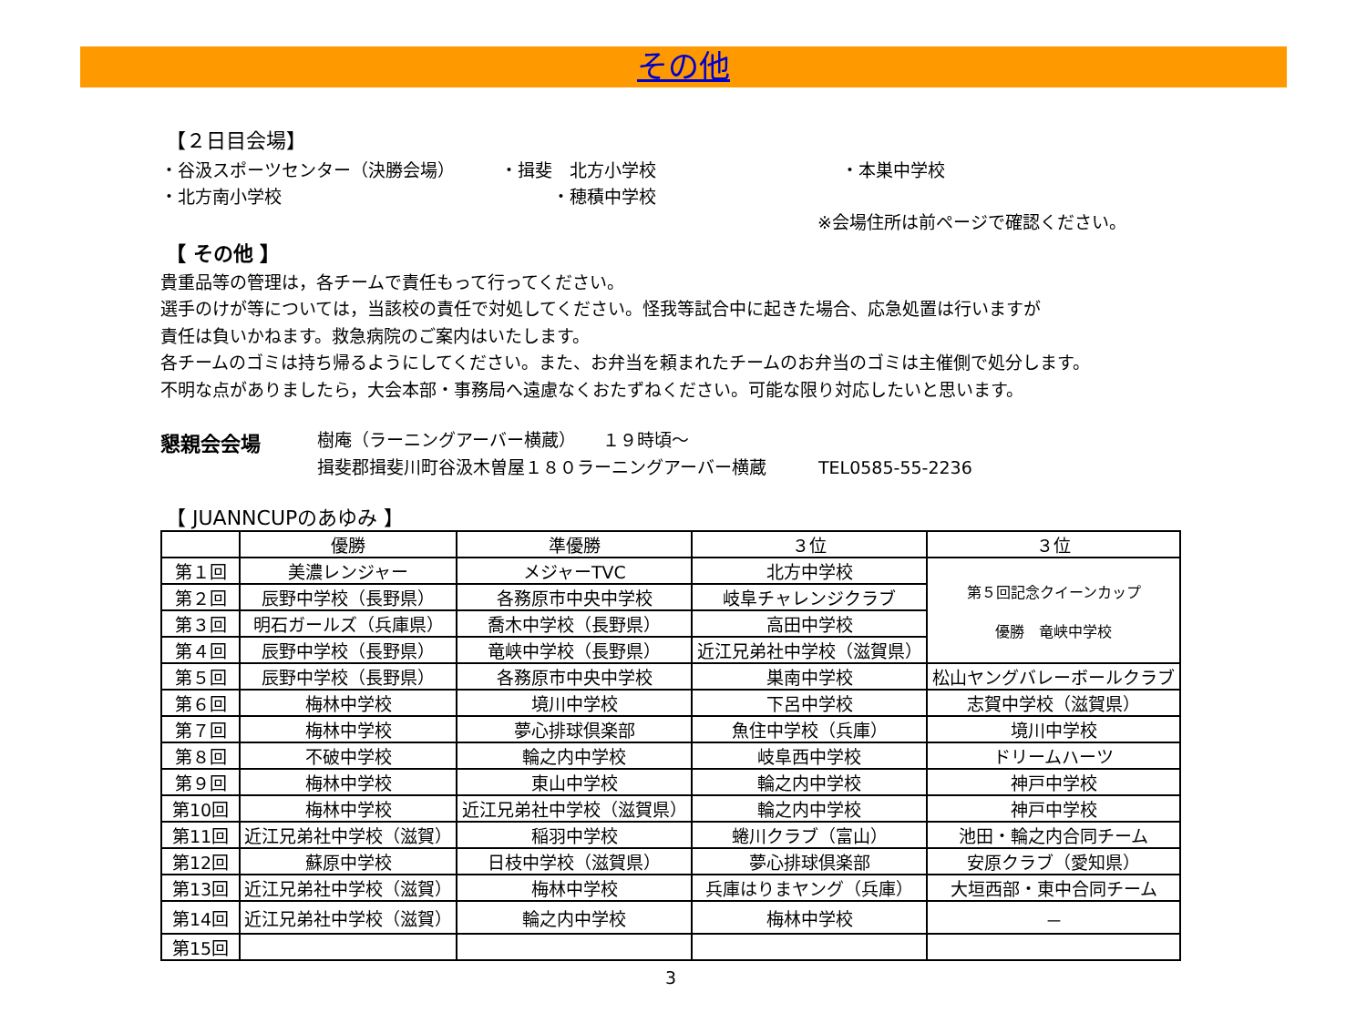その他
【２日目会場】
・谷汲スポーツセンター（決勝会場） ・揖斐　北方小学校 ・本巣中学校
・北方南小学校 ・穂積中学校
※会場住所は前ページで確認ください。
【 その他 】
貴重品等の管理は，各チームで責任もって行ってください。
選手のけが等については，当該校の責任で対処してください。怪我等試合中に起きた場合、応急処置は行いますが
責任は負いかねます。救急病院のご案内はいたします。
各チームのゴミは持ち帰るようにしてください。また、お弁当を頼まれたチームのお弁当のゴミは主催側で処分します。
不明な点がありましたら，大会本部・事務局へ遠慮なくおたずねください。可能な限り対応したいと思います。
懇親会会場
樹庵（ラーニングアーバー横蔵）　　１９時頃～
揖斐郡揖斐川町谷汲木曽屋１８０ラーニングアーバー横蔵　　　TEL0585-55-2236
【 JUANNCUPのあゆみ 】
| | 優勝 | 準優勝 | ３位 | ３位 |
| --- | --- | --- | --- | --- |
| 第１回 | 美濃レンジャー | メジャーTVC | 北方中学校 | 第５回記念クイーンカップ 優勝 竜峡中学校 |
| 第２回 | 辰野中学校（長野県） | 各務原市中央中学校 | 岐阜チャレンジクラブ | |
| 第３回 | 明石ガールズ（兵庫県） | 喬木中学校（長野県） | 高田中学校 | |
| 第４回 | 辰野中学校（長野県） | 竜峡中学校（長野県） | 近江兄弟社中学校（滋賀県） | |
| 第５回 | 辰野中学校（長野県） | 各務原市中央中学校 | 巣南中学校 | 松山ヤングバレーボールクラブ |
| 第６回 | 梅林中学校 | 境川中学校 | 下呂中学校 | 志賀中学校（滋賀県） |
| 第７回 | 梅林中学校 | 夢心排球倶楽部 | 魚住中学校（兵庫） | 境川中学校 |
| 第８回 | 不破中学校 | 輪之内中学校 | 岐阜西中学校 | ドリームハーツ |
| 第９回 | 梅林中学校 | 東山中学校 | 輪之内中学校 | 神戸中学校 |
| 第10回 | 梅林中学校 | 近江兄弟社中学校（滋賀県） | 輪之内中学校 | 神戸中学校 |
| 第11回 | 近江兄弟社中学校（滋賀） | 稲羽中学校 | 蜷川クラブ（富山） | 池田・輪之内合同チーム |
| 第12回 | 蘇原中学校 | 日枝中学校（滋賀県） | 夢心排球倶楽部 | 安原クラブ（愛知県） |
| 第13回 | 近江兄弟社中学校（滋賀） | 梅林中学校 | 兵庫はりまヤング（兵庫） | 大垣西部・東中合同チーム |
| 第14回 | 近江兄弟社中学校（滋賀） | 輪之内中学校 | 梅林中学校 | － |
| 第15回 | | | | |
3